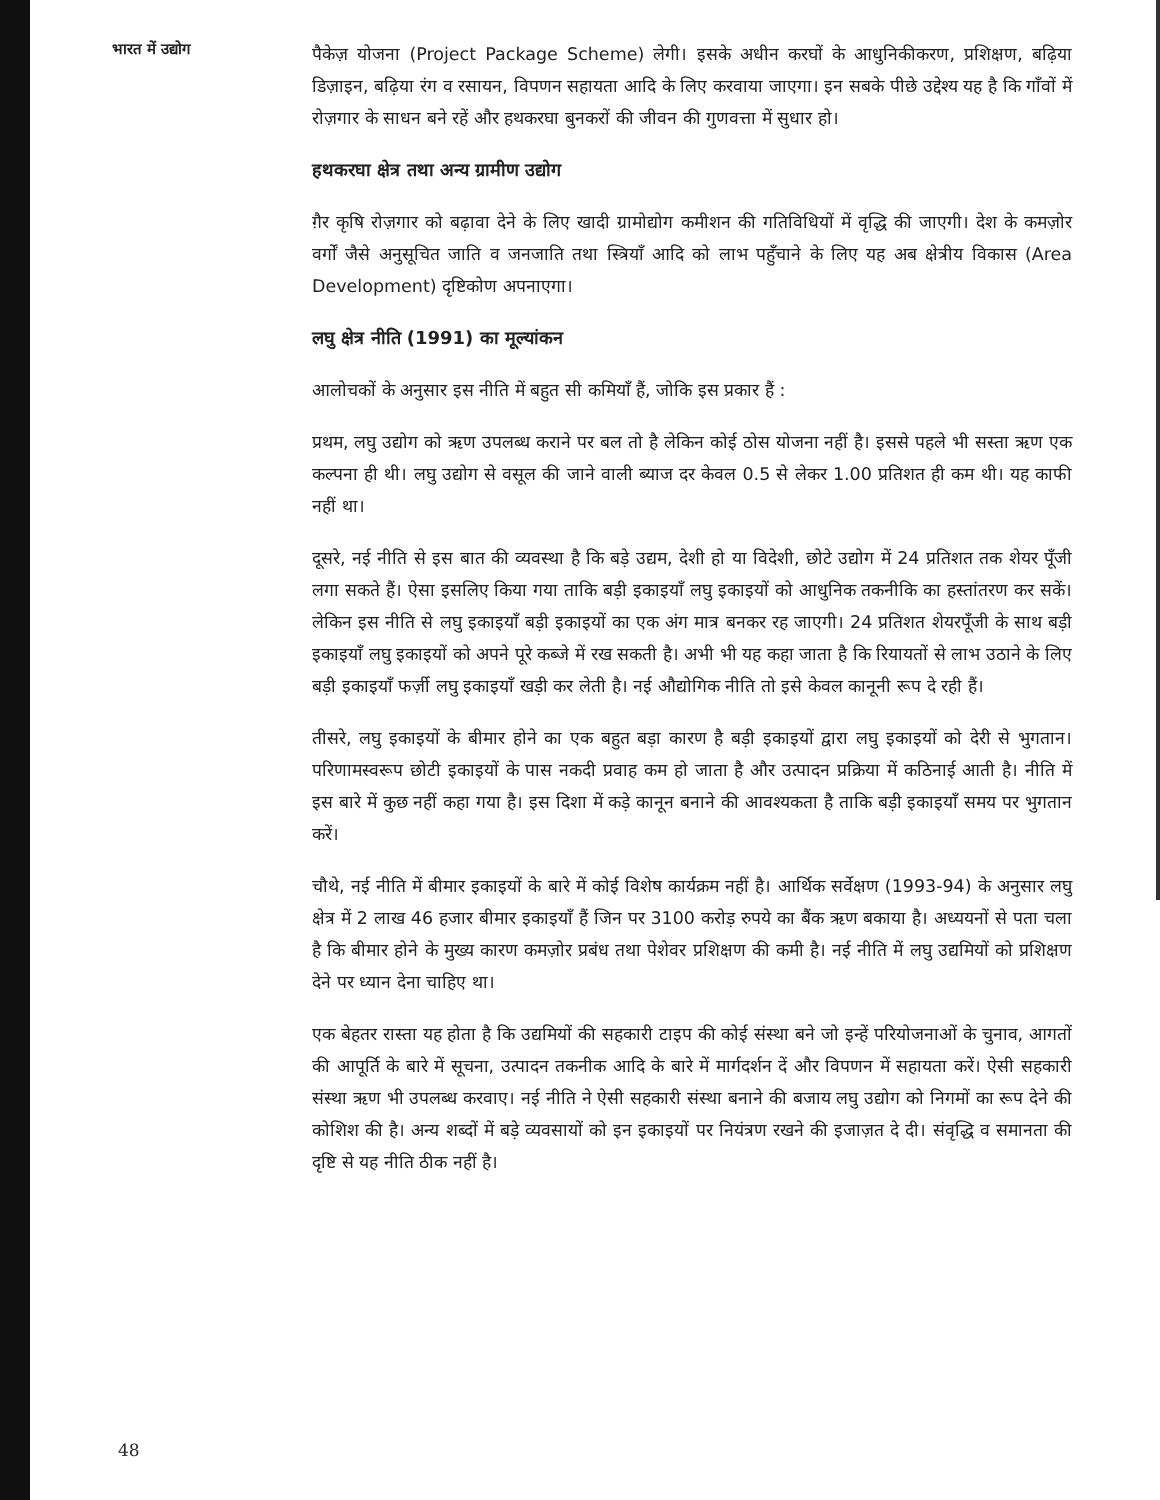भारत में उद्योग
पैकेज़ योजना (Project Package Scheme) लेगी। इसके अधीन करघों के आधुनिकीकरण, प्रशिक्षण, बढ़िया डिज़ाइन, बढ़िया रंग व रसायन, विपणन सहायता आदि के लिए करवाया जाएगा। इन सबके पीछे उद्देश्य यह है कि गाँवों में रोज़गार के साधन बने रहें और हथकरघा बुनकरों की जीवन की गुणवत्ता में सुधार हो।
हथकरघा क्षेत्र तथा अन्य ग्रामीण उद्योग
ग़ैर कृषि रोज़गार को बढ़ावा देने के लिए खादी ग्रामोद्योग कमीशन की गतिविधियों में वृद्धि की जाएगी। देश के कमज़ोर वर्गों जैसे अनुसूचित जाति व जनजाति तथा स्त्रियाँ आदि को लाभ पहुँचाने के लिए यह अब क्षेत्रीय विकास (Area Development) दृष्टिकोण अपनाएगा।
लघु क्षेत्र नीति (1991) का मूल्यांकन
आलोचकों के अनुसार इस नीति में बहुत सी कमियाँ हैं, जोकि इस प्रकार हैं :
प्रथम, लघु उद्योग को ऋण उपलब्ध कराने पर बल तो है लेकिन कोई ठोस योजना नहीं है। इससे पहले भी सस्ता ऋण एक कल्पना ही थी। लघु उद्योग से वसूल की जाने वाली ब्याज दर केवल 0.5 से लेकर 1.00 प्रतिशत ही कम थी। यह काफी नहीं था।
दूसरे, नई नीति से इस बात की व्यवस्था है कि बड़े उद्यम, देशी हो या विदेशी, छोटे उद्योग में 24 प्रतिशत तक शेयर पूँजी लगा सकते हैं। ऐसा इसलिए किया गया ताकि बड़ी इकाइयाँ लघु इकाइयों को आधुनिक तकनीकि का हस्तांतरण कर सकें। लेकिन इस नीति से लघु इकाइयाँ बड़ी इकाइयों का एक अंग मात्र बनकर रह जाएगी। 24 प्रतिशत शेयरपूँजी के साथ बड़ी इकाइयाँ लघु इकाइयों को अपने पूरे कब्जे में रख सकती है। अभी भी यह कहा जाता है कि रियायतों से लाभ उठाने के लिए बड़ी इकाइयाँ फर्ज़ी लघु इकाइयाँ खड़ी कर लेती है। नई औद्योगिक नीति तो इसे केवल कानूनी रूप दे रही हैं।
तीसरे, लघु इकाइयों के बीमार होने का एक बहुत बड़ा कारण है बड़ी इकाइयों द्वारा लघु इकाइयों को देरी से भुगतान। परिणामस्वरूप छोटी इकाइयों के पास नकदी प्रवाह कम हो जाता है और उत्पादन प्रक्रिया में कठिनाई आती है। नीति में इस बारे में कुछ नहीं कहा गया है। इस दिशा में कड़े कानून बनाने की आवश्यकता है ताकि बड़ी इकाइयाँ समय पर भुगतान करें।
चौथे, नई नीति में बीमार इकाइयों के बारे में कोई विशेष कार्यक्रम नहीं है। आर्थिक सर्वेक्षण (1993-94) के अनुसार लघु क्षेत्र में 2 लाख 46 हजार बीमार इकाइयाँ हैं जिन पर 3100 करोड़ रुपये का बैंक ऋण बकाया है। अध्ययनों से पता चला है कि बीमार होने के मुख्य कारण कमज़ोर प्रबंध तथा पेशेवर प्रशिक्षण की कमी है। नई नीति में लघु उद्यमियों को प्रशिक्षण देने पर ध्यान देना चाहिए था।
एक बेहतर रास्ता यह होता है कि उद्यमियों की सहकारी टाइप की कोई संस्था बने जो इन्हें परियोजनाओं के चुनाव, आगतों की आपूर्ति के बारे में सूचना, उत्पादन तकनीक आदि के बारे में मार्गदर्शन दें और विपणन में सहायता करें। ऐसी सहकारी संस्था ऋण भी उपलब्ध करवाए। नई नीति ने ऐसी सहकारी संस्था बनाने की बजाय लघु उद्योग को निगमों का रूप देने की कोशिश की है। अन्य शब्दों में बड़े व्यवसायों को इन इकाइयों पर नियंत्रण रखने की इजाज़त दे दी। संवृद्धि व समानता की दृष्टि से यह नीति ठीक नहीं है।
48